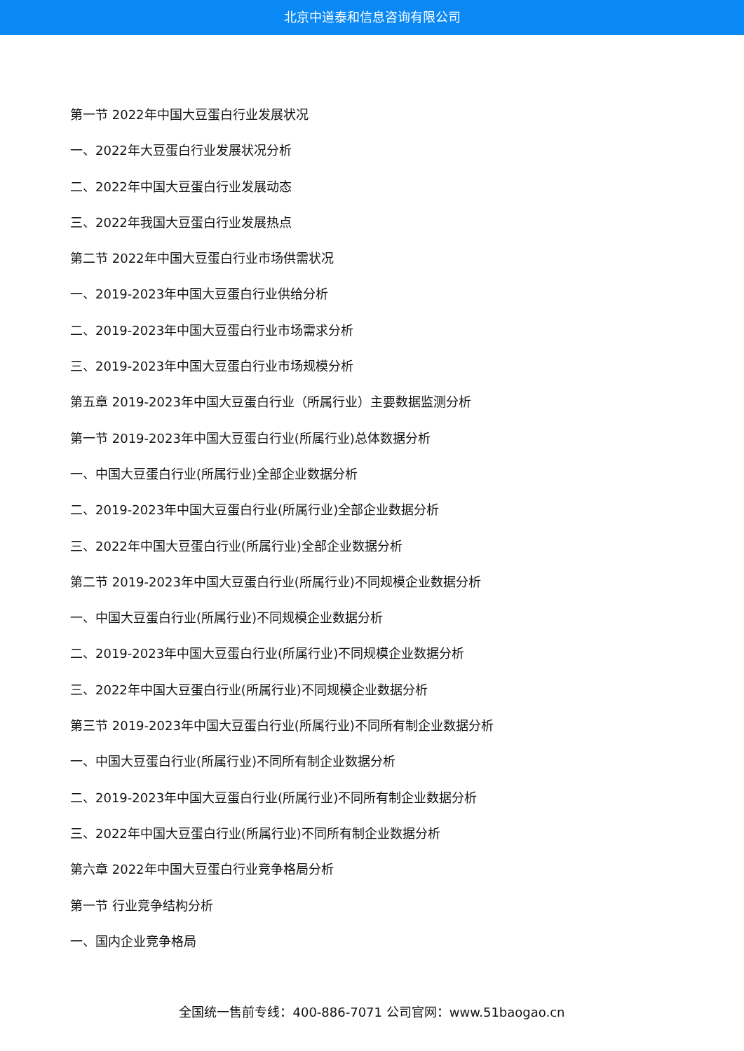北京中道泰和信息咨询有限公司
第一节 2022年中国大豆蛋白行业发展状况
一、2022年大豆蛋白行业发展状况分析
二、2022年中国大豆蛋白行业发展动态
三、2022年我国大豆蛋白行业发展热点
第二节 2022年中国大豆蛋白行业市场供需状况
一、2019-2023年中国大豆蛋白行业供给分析
二、2019-2023年中国大豆蛋白行业市场需求分析
三、2019-2023年中国大豆蛋白行业市场规模分析
第五章 2019-2023年中国大豆蛋白行业（所属行业）主要数据监测分析
第一节 2019-2023年中国大豆蛋白行业(所属行业)总体数据分析
一、中国大豆蛋白行业(所属行业)全部企业数据分析
二、2019-2023年中国大豆蛋白行业(所属行业)全部企业数据分析
三、2022年中国大豆蛋白行业(所属行业)全部企业数据分析
第二节 2019-2023年中国大豆蛋白行业(所属行业)不同规模企业数据分析
一、中国大豆蛋白行业(所属行业)不同规模企业数据分析
二、2019-2023年中国大豆蛋白行业(所属行业)不同规模企业数据分析
三、2022年中国大豆蛋白行业(所属行业)不同规模企业数据分析
第三节 2019-2023年中国大豆蛋白行业(所属行业)不同所有制企业数据分析
一、中国大豆蛋白行业(所属行业)不同所有制企业数据分析
二、2019-2023年中国大豆蛋白行业(所属行业)不同所有制企业数据分析
三、2022年中国大豆蛋白行业(所属行业)不同所有制企业数据分析
第六章 2022年中国大豆蛋白行业竞争格局分析
第一节 行业竞争结构分析
一、国内企业竞争格局
全国统一售前专线：400-886-7071 公司官网：www.51baogao.cn